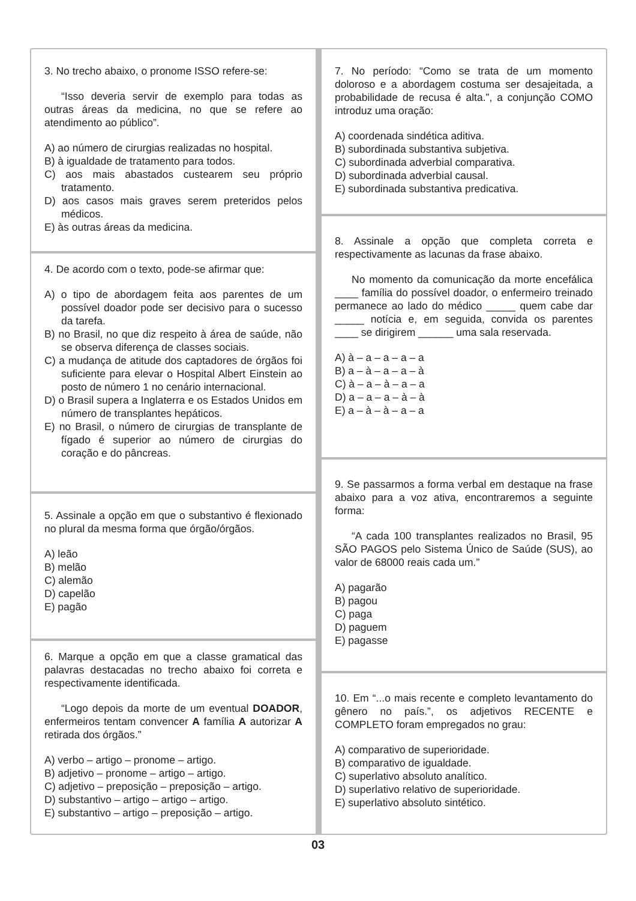3. No trecho abaixo, o pronome ISSO refere-se:
“Isso deveria servir de exemplo para todas as outras áreas da medicina, no que se refere ao atendimento ao público”.
A) ao número de cirurgias realizadas no hospital.
B) à igualdade de tratamento para todos.
C) aos mais abastados custearem seu próprio tratamento.
D) aos casos mais graves serem preteridos pelos médicos.
E) às outras áreas da medicina.
4. De acordo com o texto, pode-se afirmar que:
A) o tipo de abordagem feita aos parentes de um possível doador pode ser decisivo para o sucesso da tarefa.
B) no Brasil, no que diz respeito à área de saúde, não se observa diferença de classes sociais.
C) a mudança de atitude dos captadores de órgãos foi suficiente para elevar o Hospital Albert Einstein ao posto de número 1 no cenário internacional.
D) o Brasil supera a Inglaterra e os Estados Unidos em número de transplantes hepáticos.
E) no Brasil, o número de cirurgias de transplante de fígado é superior ao número de cirurgias do coração e do pâncreas.
5. Assinale a opção em que o substantivo é flexionado no plural da mesma forma que órgão/órgãos.
A) leão
B) melão
C) alemão
D) capelão
E) pagão
6. Marque a opção em que a classe gramatical das palavras destacadas no trecho abaixo foi correta e respectivamente identificada.
“Logo depois da morte de um eventual DOADOR, enfermeiros tentam convencer A família A autorizar A retirada dos órgãos.”
A) verbo – artigo – pronome – artigo.
B) adjetivo – pronome – artigo – artigo.
C) adjetivo – preposição – preposição – artigo.
D) substantivo – artigo – artigo – artigo.
E) substantivo – artigo – preposição – artigo.
7. No período: “Como se trata de um momento doloroso e a abordagem costuma ser desajeitada, a probabilidade de recusa é alta.”, a conjunção COMO introduz uma oração:
A) coordenada sindética aditiva.
B) subordinada substantiva subjetiva.
C) subordinada adverbial comparativa.
D) subordinada adverbial causal.
E) subordinada substantiva predicativa.
8. Assinale a opção que completa correta e respectivamente as lacunas da frase abaixo.
No momento da comunicação da morte encefálica ____ família do possível doador, o enfermeiro treinado permanece ao lado do médico _____ quem cabe dar _____ notícia e, em seguida, convida os parentes ____ se dirigirem ______ uma sala reservada.
A) à – a – a – a – a
B) a – à – a – a – à
C) à – a – à – a – a
D) a – a – a – à – à
E) a – à – à – a – a
9. Se passarmos a forma verbal em destaque na frase abaixo para a voz ativa, encontraremos a seguinte forma:
“A cada 100 transplantes realizados no Brasil, 95 SÃO PAGOS pelo Sistema Único de Saúde (SUS), ao valor de 68000 reais cada um.”
A) pagarão
B) pagou
C) paga
D) paguem
E) pagasse
10. Em “...o mais recente e completo levantamento do gênero no país.”, os adjetivos RECENTE e COMPLETO foram empregados no grau:
A) comparativo de superioridade.
B) comparativo de igualdade.
C) superlativo absoluto analítico.
D) superlativo relativo de superioridade.
E) superlativo absoluto sintético.
03